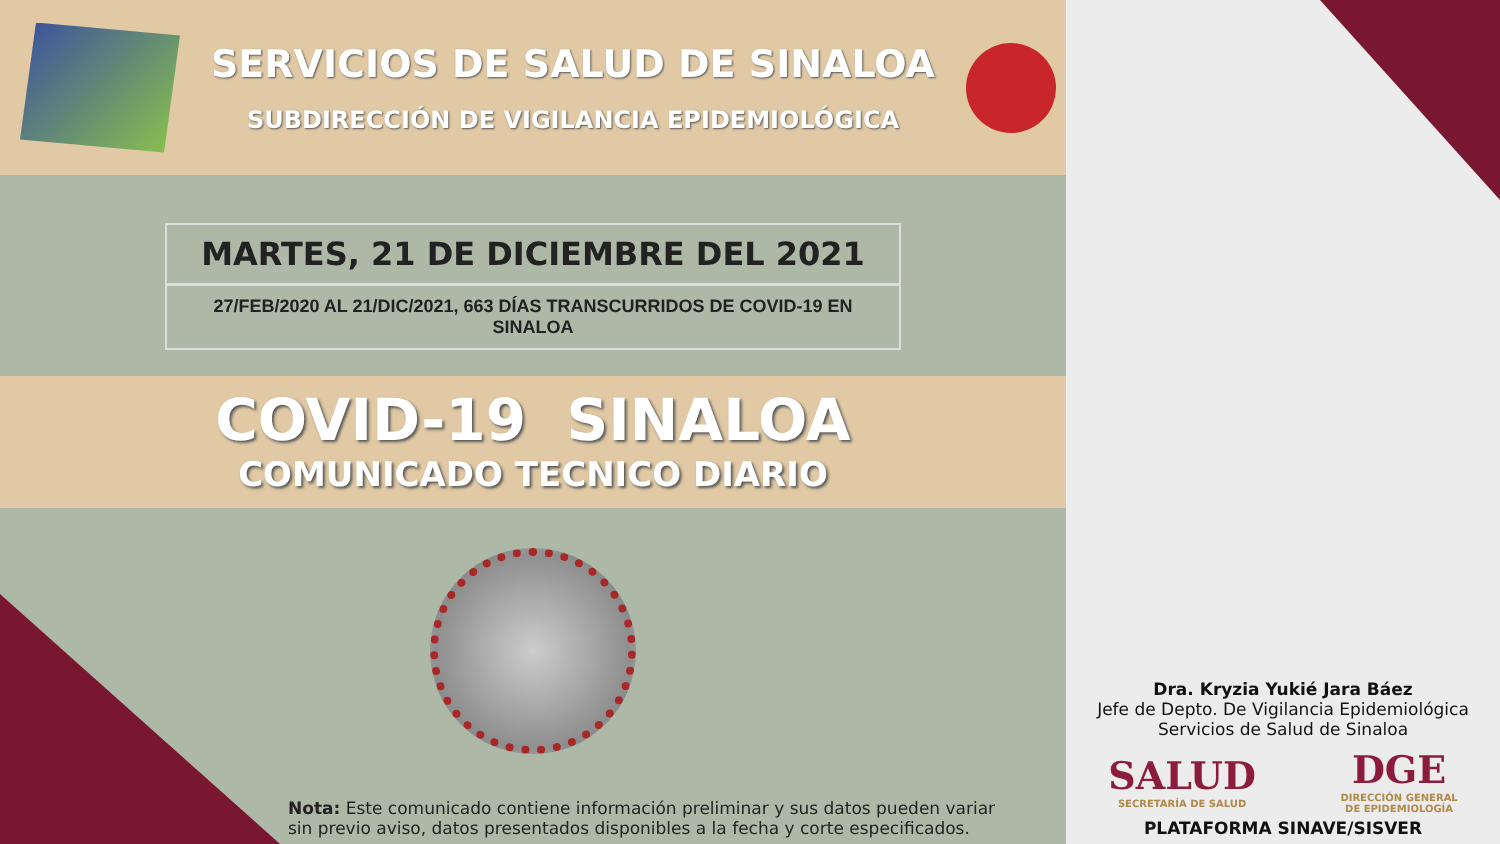SERVICIOS DE SALUD DE SINALOA
SUBDIRECCIÓN DE VIGILANCIA EPIDEMIOLÓGICA
MARTES, 21 DE DICIEMBRE DEL 2021
27/FEB/2020 AL 21/DIC/2021, 663 DÍAS TRANSCURRIDOS DE COVID-19 EN SINALOA
COVID-19 SINALOA
COMUNICADO TECNICO DIARIO
Nota: Este comunicado contiene información preliminar y sus datos pueden variar
sin previo aviso, datos presentados disponibles a la fecha y corte especificados.
Dra. Kryzia Yukié Jara Báez
Jefe de Depto. De Vigilancia Epidemiológica
Servicios de Salud de Sinaloa
SALUD
SECRETARÍA DE SALUD
DGE
DIRECCIÓN GENERAL
DE EPIDEMIOLOGÍA
PLATAFORMA SINAVE/SISVER